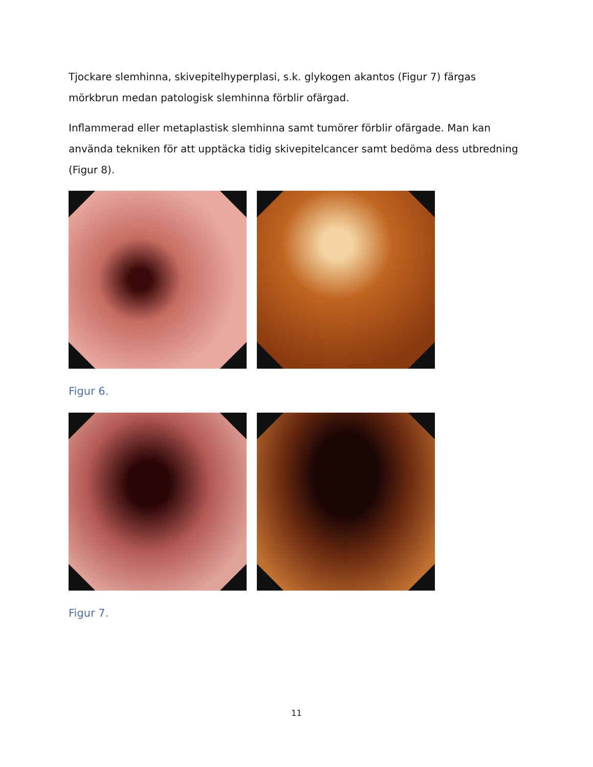Tjockare slemhinna, skivepitelhyperplasi, s.k. glykogen akantos (Figur 7) färgas mörkbrun medan patologisk slemhinna förblir ofärgad.
Inflammerad eller metaplastisk slemhinna samt tumörer förblir ofärgade. Man kan använda tekniken för att upptäcka tidig skivepitelcancer samt bedöma dess utbredning (Figur 8).
Figur 6.
Figur 7.
11